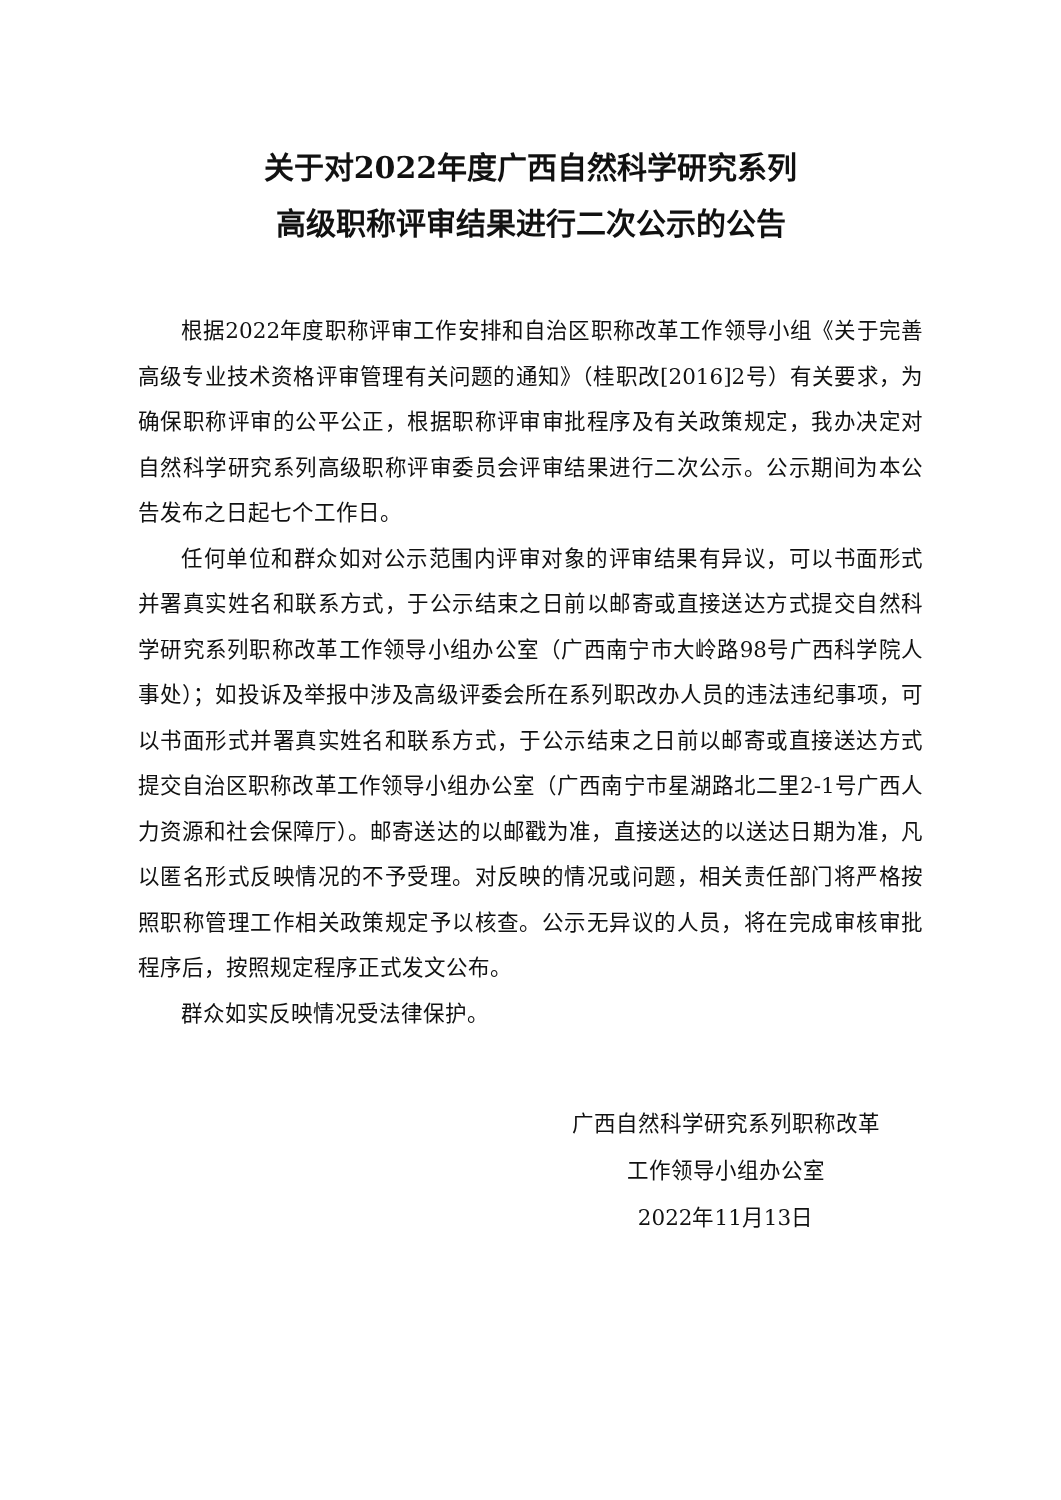关于对2022年度广西自然科学研究系列
高级职称评审结果进行二次公示的公告
根据2022年度职称评审工作安排和自治区职称改革工作领导小组《关于完善高级专业技术资格评审管理有关问题的通知》（桂职改[2016]2号）有关要求，为确保职称评审的公平公正，根据职称评审审批程序及有关政策规定，我办决定对自然科学研究系列高级职称评审委员会评审结果进行二次公示。公示期间为本公告发布之日起七个工作日。
任何单位和群众如对公示范围内评审对象的评审结果有异议，可以书面形式并署真实姓名和联系方式，于公示结束之日前以邮寄或直接送达方式提交自然科学研究系列职称改革工作领导小组办公室（广西南宁市大岭路98号广西科学院人事处）；如投诉及举报中涉及高级评委会所在系列职改办人员的违法违纪事项，可以书面形式并署真实姓名和联系方式，于公示结束之日前以邮寄或直接送达方式提交自治区职称改革工作领导小组办公室（广西南宁市星湖路北二里2-1号广西人力资源和社会保障厅）。邮寄送达的以邮戳为准，直接送达的以送达日期为准，凡以匿名形式反映情况的不予受理。对反映的情况或问题，相关责任部门将严格按照职称管理工作相关政策规定予以核查。公示无异议的人员，将在完成审核审批程序后，按照规定程序正式发文公布。
群众如实反映情况受法律保护。
广西自然科学研究系列职称改革
工作领导小组办公室
2022年11月13日